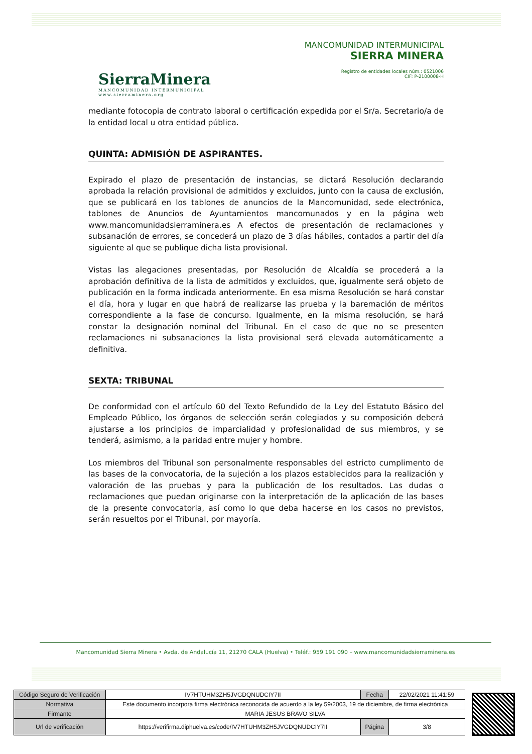SierraMinera
MANCOMUNIDAD INTERMUNICIPAL
www.sierraminera.org
MANCOMUNIDAD INTERMUNICIPAL
SIERRA MINERA
Registro de entidades locales núm.: 0521006
CIF: P-2100008-H
mediante fotocopia de contrato laboral o certificación expedida por el Sr/a. Secretario/a de la entidad local u otra entidad pública.
QUINTA: ADMISIÓN DE ASPIRANTES.
Expirado el plazo de presentación de instancias, se dictará Resolución declarando aprobada la relación provisional de admitidos y excluidos, junto con la causa de exclusión, que se publicará en los tablones de anuncios de la Mancomunidad, sede electrónica, tablones de Anuncios de Ayuntamientos mancomunados y en la página web www.mancomunidadsierraminera.es A efectos de presentación de reclamaciones y subsanación de errores, se concederá un plazo de 3 días hábiles, contados a partir del día siguiente al que se publique dicha lista provisional.
Vistas las alegaciones presentadas, por Resolución de Alcaldía se procederá a la aprobación definitiva de la lista de admitidos y excluidos, que, igualmente será objeto de publicación en la forma indicada anteriormente. En esa misma Resolución se hará constar el día, hora y lugar en que habrá de realizarse las prueba y la baremación de méritos correspondiente a la fase de concurso. Igualmente, en la misma resolución, se hará constar la designación nominal del Tribunal. En el caso de que no se presenten reclamaciones ni subsanaciones la lista provisional será elevada automáticamente a definitiva.
SEXTA: TRIBUNAL
De conformidad con el artículo 60 del Texto Refundido de la Ley del Estatuto Básico del Empleado Público, los órganos de selección serán colegiados y su composición deberá ajustarse a los principios de imparcialidad y profesionalidad de sus miembros, y se tenderá, asimismo, a la paridad entre mujer y hombre.
Los miembros del Tribunal son personalmente responsables del estricto cumplimento de las bases de la convocatoria, de la sujeción a los plazos establecidos para la realización y valoración de las pruebas y para la publicación de los resultados. Las dudas o reclamaciones que puedan originarse con la interpretación de la aplicación de las bases de la presente convocatoria, así como lo que deba hacerse en los casos no previstos, serán resueltos por el Tribunal, por mayoría.
Mancomunidad Sierra Minera • Avda. de Andalucía 11, 21270 CALA (Huelva) • Teléf.: 959 191 090 – www.mancomunidadsierraminera.es
| Código Seguro de Verificación | IV7HTUHM3ZH5JVGDQNUDCIY7II | Fecha | 22/02/2021 11:41:59 |
| Normativa | Este documento incorpora firma electrónica reconocida de acuerdo a la ley 59/2003, 19 de diciembre, de firma electrónica | | |
| Firmante | MARIA JESUS BRAVO SILVA | | |
| Url de verificación | https://verifirma.diphuelva.es/code/IV7HTUHM3ZH5JVGDQNUDCIY7II | Página | 3/8 |